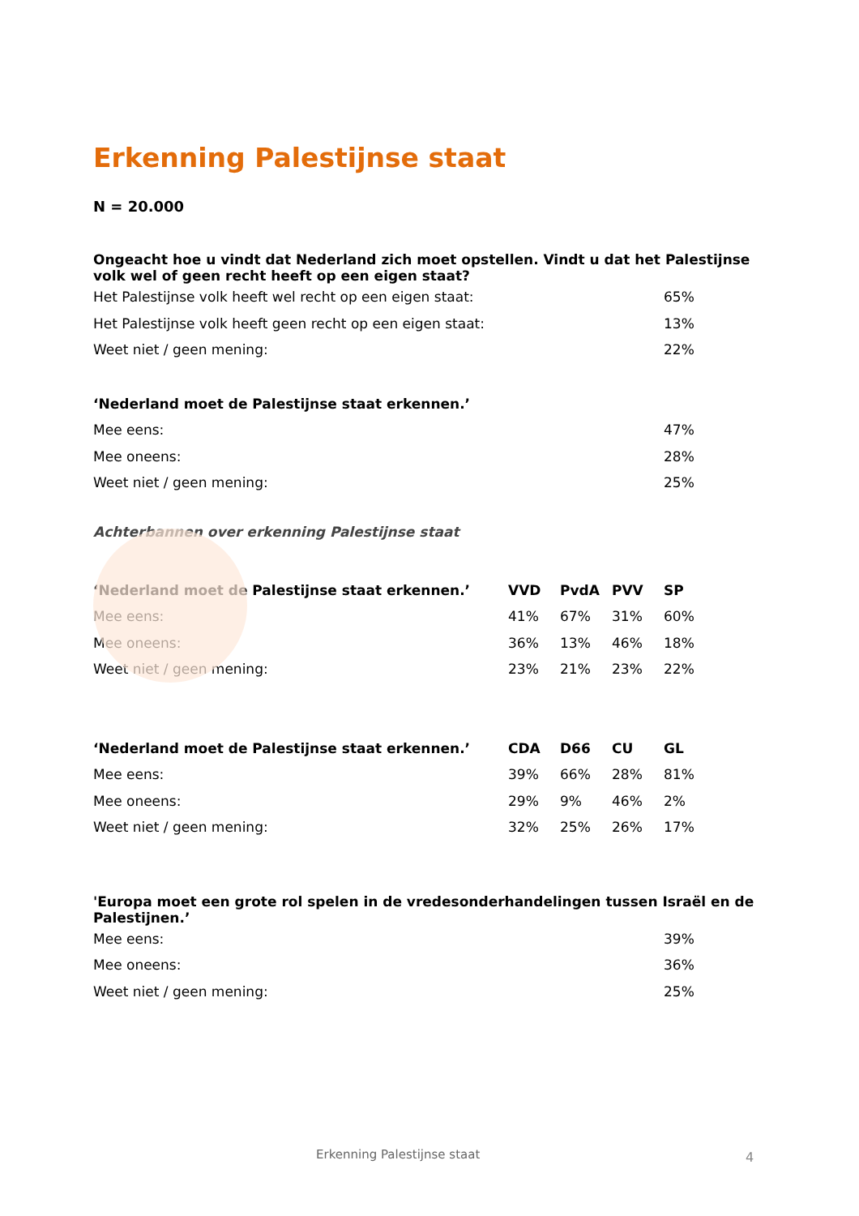Erkenning Palestijnse staat
N = 20.000
| Ongeacht hoe u vindt dat Nederland zich moet opstellen. Vindt u dat het Palestijnse volk wel of geen recht heeft op een eigen staat? | | | | |
| --- | --- | --- | --- | --- |
| Het Palestijnse volk heeft wel recht op een eigen staat: | | | | 65% |
| Het Palestijnse volk heeft geen recht op een eigen staat: | | | | 13% |
| Weet niet / geen mening: | | | | 22% |
| ‘Nederland moet de Palestijnse staat erkennen.’ | | | | |
| Mee eens: | | | | 47% |
| Mee oneens: | | | | 28% |
| Weet niet / geen mening: | | | | 25% |
Achterbannen over erkenning Palestijnse staat
| ‘Nederland moet de Palestijnse staat erkennen.’ | VVD | PvdA | PVV | SP |
| --- | --- | --- | --- | --- |
| Mee eens: | 41% | 67% | 31% | 60% |
| Mee oneens: | 36% | 13% | 46% | 18% |
| Weet niet / geen mening: | 23% | 21% | 23% | 22% |
| ‘Nederland moet de Palestijnse staat erkennen.’ | CDA | D66 | CU | GL |
| --- | --- | --- | --- | --- |
| Mee eens: | 39% | 66% | 28% | 81% |
| Mee oneens: | 29% | 9% | 46% | 2% |
| Weet niet / geen mening: | 32% | 25% | 26% | 17% |
| 'Europa moet een grote rol spelen in de vredesonderhandelingen tussen Israël en de Palestijnen.’ | | | | |
| --- | --- | --- | --- | --- |
| Mee eens: | | | | 39% |
| Mee oneens: | | | | 36% |
| Weet niet / geen mening: | | | | 25% |
Erkenning Palestijnse staat 4